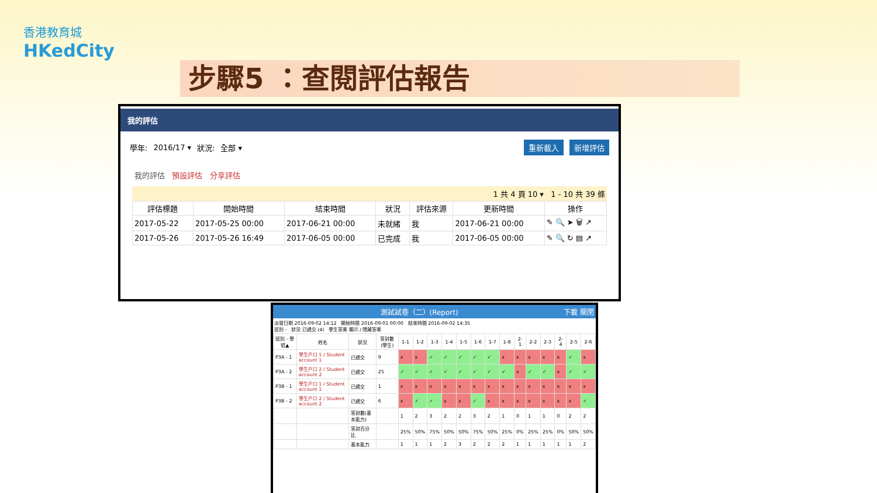香港教育城
HKedCity
步驟5 ：查閱評估報告
我的評估
學年: 2016/17 ▾ 狀況: 全部 ▾ 重新載入 新增評估
我的評估 預設評估 分享評估
1 共 4 頁 10 ▾ 1 - 10 共 39 條
| 評估標題 | 開始時間 | 結束時間 | 狀況 | 評估來源 | 更新時間 | 操作 |
| --- | --- | --- | --- | --- | --- | --- |
| 2017-05-22 | 2017-05-25 00:00 | 2017-06-21 00:00 | 未就緒 | 我 | 2017-06-21 00:00 | ✎ 🔍 ➤ 🗑 ↗ |
| 2017-05-26 | 2017-05-26 16:49 | 2017-06-05 00:00 | 已完成 | 我 | 2017-06-05 00:00 | ✎ 🔍 ↻ ▤ ↗ |
測試試卷（二）(Report) 下載 關閉
派發日期 2016-09-02 14:12 開始時間 2016-09-01 00:00 結束時間 2016-09-02 14:35
班別 - 狀況 已遞交 (4) 學生答案 顯示 / 隱藏答案
| 班別 - 學號▲ | 姓名 | 狀況 | 答對數(學生) | 1-1 | 1-2 | 1-3 | 1-4 | 1-5 | 1-6 | 1-7 | 1-8 | 2-1 | 2-2 | 2-3 | 2-4 | 2-5 | 2-6 |
| --- | --- | --- | --- | --- | --- | --- | --- | --- | --- | --- | --- | --- | --- | --- | --- | --- | --- |
| P3A - 1 | 學生戶口 1 / Student account 1 | 已遞交 | 9 | x | x | ✓ | ✓ | ✓ | ✓ | ✓ | x | x | x | x | x | ✓ | x |
| P3A - 2 | 學生戶口 2 / Student account 2 | 已遞交 | 25 | ✓ | ✓ | ✓ | ✓ | ✓ | ✓ | ✓ | ✓ | x | ✓ | ✓ | x | ✓ | ✓ |
| P3B - 1 | 學生戶口 1 / Student account 1 | 已遞交 | 1 | x | x | x | x | x | x | x | x | x | x | x | x | x | x |
| P3B - 2 | 學生戶口 2 / Student account 2 | 已遞交 | 6 | x | ✓ | ✓ | x | x | ✓ | x | x | x | x | x | x | x | ✓ |
| | | 答對數(基本能力) | | 1 | 2 | 3 | 2 | 2 | 3 | 2 | 1 | 0 | 1 | 1 | 0 | 2 | 2 |
| | | 答對百分比 | | 25% | 50% | 75% | 50% | 50% | 75% | 50% | 25% | 0% | 25% | 25% | 0% | 50% | 50% |
| | | 基本能力 | | 1 | 1 | 1 | 2 | 3 | 2 | 2 | 2 | 1 | 1 | 1 | 1 | 1 | 2 |